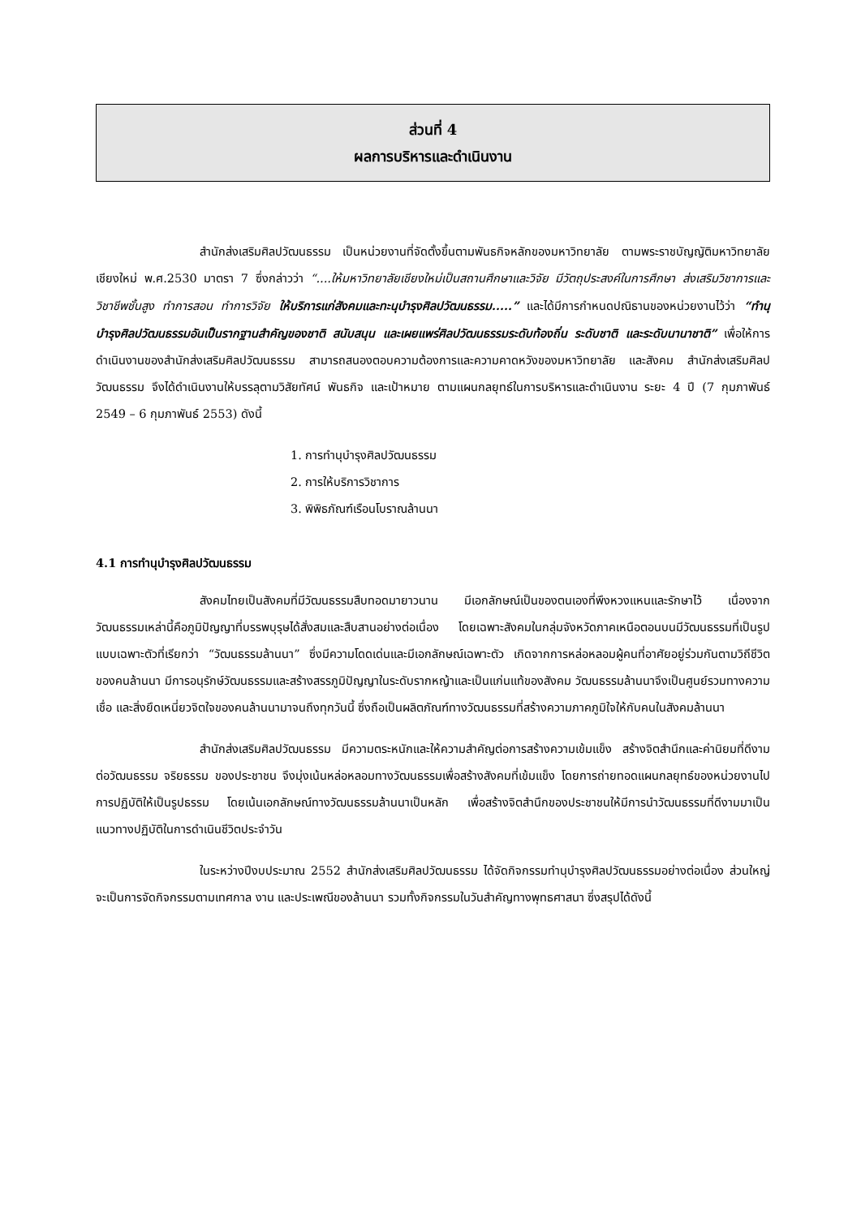ส่วนที่ 4
ผลการบริหารและดำเนินงาน
สำนักส่งเสริมศิลปวัฒนธรรม เป็นหน่วยงานที่จัดตั้งขึ้นตามพันธกิจหลักของมหาวิทยาลัย ตามพระราชบัญญัติมหาวิทยาลัยเชียงใหม่ พ.ศ.2530 มาตรา 7 ซึ่งกล่าวว่า “....ให้มหาวิทยาลัยเชียงใหม่เป็นสถานศึกษาและวิจัย มีวัตถุประสงค์ในการศึกษา ส่งเสริมวิชาการและวิชาชีพชั้นสูง ทำการสอน ทำการวิจัย ให้บริการแก่สังคมและทะนุบำรุงศิลปวัฒนธรรม.....” และได้มีการกำหนดปณิธานของหน่วยงานไว้ว่า “ทำนุบำรุงศิลปวัฒนธรรมอันเป็นรากฐานสำคัญของชาติ สนับสนุน และเผยแพร่ศิลปวัฒนธรรมระดับท้องถิ่น ระดับชาติ และระดับนานาชาติ” เพื่อให้การดำเนินงานของสำนักส่งเสริมศิลปวัฒนธรรม สามารถสนองตอบความต้องการและความคาดหวังของมหาวิทยาลัย และสังคม สำนักส่งเสริมศิลปวัฒนธรรม จึงได้ดำเนินงานให้บรรลุตามวิสัยทัศน์ พันธกิจ และเป้าหมาย ตามแผนกลยุทธ์ในการบริหารและดำเนินงาน ระยะ 4 ปี (7 กุมภาพันธ์ 2549 – 6 กุมภาพันธ์ 2553) ดังนี้
1. การทำนุบำรุงศิลปวัฒนธรรม
2. การให้บริการวิชาการ
3. พิพิธภัณฑ์เรือนโบราณล้านนา
4.1 การทำนุบำรุงศิลปวัฒนธรรม
สังคมไทยเป็นสังคมที่มีวัฒนธรรมสืบทอดมายาวนาน มีเอกลักษณ์เป็นของตนเองที่พึงหวงแหนและรักษาไว้ เนื่องจากวัฒนธรรมเหล่านี้คือภูมิปัญญาที่บรรพบุรุษได้สั่งสมและสืบสานอย่างต่อเนื่อง โดยเฉพาะสังคมในกลุ่มจังหวัดภาคเหนือตอนบนมีวัฒนธรรมที่เป็นรูปแบบเฉพาะตัวที่เรียกว่า “วัฒนธรรมล้านนา” ซึ่งมีความโดดเด่นและมีเอกลักษณ์เฉพาะตัว เกิดจากการหล่อหลอมผู้คนที่อาศัยอยู่ร่วมกันตามวิถีชีวิตของคนล้านนา มีการอนุรักษ์วัฒนธรรมและสร้างสรรภูมิปัญญาในระดับรากหญ้าและเป็นแก่นแท้ของสังคม วัฒนธรรมล้านนาจึงเป็นศูนย์รวมทางความเชื่อ และสิ่งยึดเหนี่ยวจิตใจของคนล้านนามาจนถึงทุกวันนี้ ซึ่งถือเป็นผลิตภัณฑ์ทางวัฒนธรรมที่สร้างความภาคภูมิใจให้กับคนในสังคมล้านนา
สำนักส่งเสริมศิลปวัฒนธรรม มีความตระหนักและให้ความสำคัญต่อการสร้างความเข้มแข็ง สร้างจิตสำนึกและค่านิยมที่ดีงามต่อวัฒนธรรม จริยธรรม ของประชาชน จึงมุ่งเน้นหล่อหลอมทางวัฒนธรรมเพื่อสร้างสังคมที่เข้มแข็ง โดยการถ่ายทอดแผนกลยุทธ์ของหน่วยงานไปการปฏิบัติให้เป็นรูปธรรม โดยเน้นเอกลักษณ์ทางวัฒนธรรมล้านนาเป็นหลัก เพื่อสร้างจิตสำนึกของประชาชนให้มีการนำวัฒนธรรมที่ดีงามมาเป็นแนวทางปฏิบัติในการดำเนินชีวิตประจำวัน
ในระหว่างปีงบประมาณ 2552 สำนักส่งเสริมศิลปวัฒนธรรม ได้จัดกิจกรรมทำนุบำรุงศิลปวัฒนธรรมอย่างต่อเนื่อง ส่วนใหญ่จะเป็นการจัดกิจกรรมตามเทศกาล งาน และประเพณีของล้านนา รวมทั้งกิจกรรมในวันสำคัญทางพุทธศาสนา ซึ่งสรุปได้ดังนี้